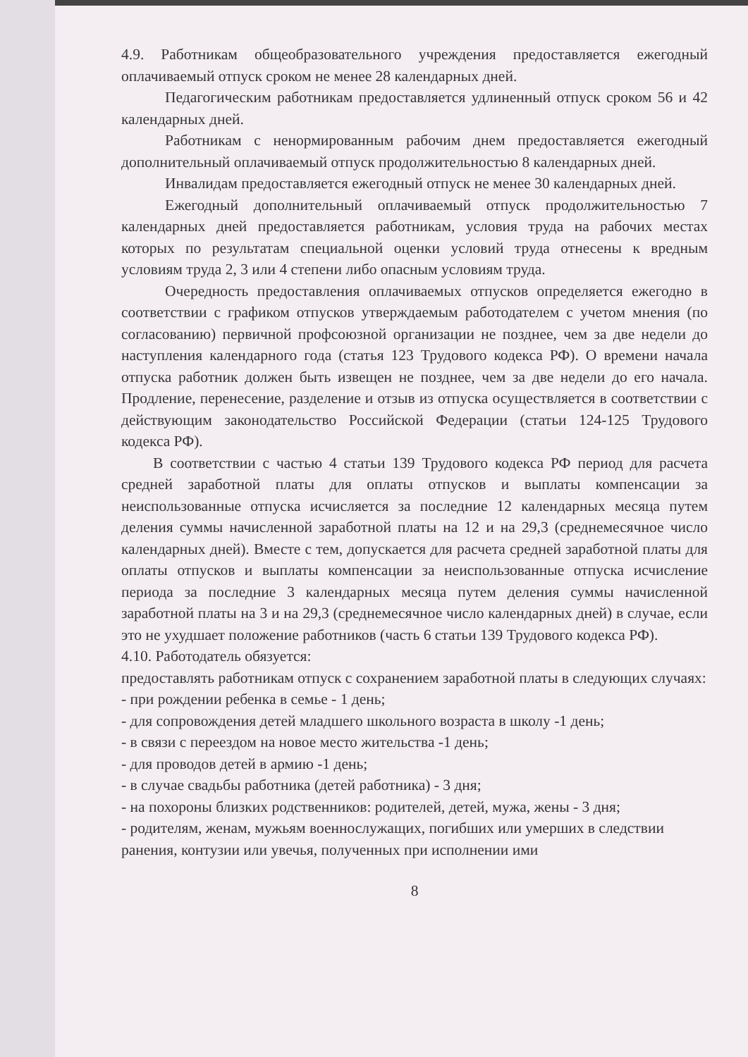4.9. Работникам общеобразовательного учреждения предоставляется ежегодный оплачиваемый отпуск сроком не менее 28 календарных дней.
Педагогическим работникам предоставляется удлиненный отпуск сроком 56 и 42 календарных дней.
Работникам с ненормированным рабочим днем предоставляется ежегодный дополнительный оплачиваемый отпуск продолжительностью 8 календарных дней.
Инвалидам предоставляется ежегодный отпуск не менее 30 календарных дней.
Ежегодный дополнительный оплачиваемый отпуск продолжительностью 7 календарных дней предоставляется работникам, условия труда на рабочих местах которых по результатам специальной оценки условий труда отнесены к вредным условиям труда 2, 3 или 4 степени либо опасным условиям труда.
Очередность предоставления оплачиваемых отпусков определяется ежегодно в соответствии с графиком отпусков утверждаемым работодателем с учетом мнения (по согласованию) первичной профсоюзной организации не позднее, чем за две недели до наступления календарного года (статья 123 Трудового кодекса РФ). О времени начала отпуска работник должен быть извещен не позднее, чем за две недели до его начала. Продление, перенесение, разделение и отзыв из отпуска осуществляется в соответствии с действующим законодательство Российской Федерации (статьи 124-125 Трудового кодекса РФ).
В соответствии с частью 4 статьи 139 Трудового кодекса РФ период для расчета средней заработной платы для оплаты отпусков и выплаты компенсации за неиспользованные отпуска исчисляется за последние 12 календарных месяца путем деления суммы начисленной заработной платы на 12 и на 29,3 (среднемесячное число календарных дней). Вместе с тем, допускается для расчета средней заработной платы для оплаты отпусков и выплаты компенсации за неиспользованные отпуска исчисление периода за последние 3 календарных месяца путем деления суммы начисленной заработной платы на 3 и на 29,3 (среднемесячное число календарных дней) в случае, если это не ухудшает положение работников (часть 6 статьи 139 Трудового кодекса РФ).
4.10. Работодатель обязуется:
предоставлять работникам отпуск с сохранением заработной платы в следующих случаях:
- при рождении ребенка в семье - 1 день;
- для сопровождения детей младшего школьного возраста в школу -1 день;
- в связи с переездом на новое место жительства -1 день;
- для проводов детей в армию -1 день;
- в случае свадьбы работника (детей работника) - 3 дня;
- на похороны близких родственников: родителей, детей, мужа, жены - 3 дня;
- родителям, женам, мужьям военнослужащих, погибших или умерших в следствии ранения, контузии или увечья, полученных при исполнении ими
8